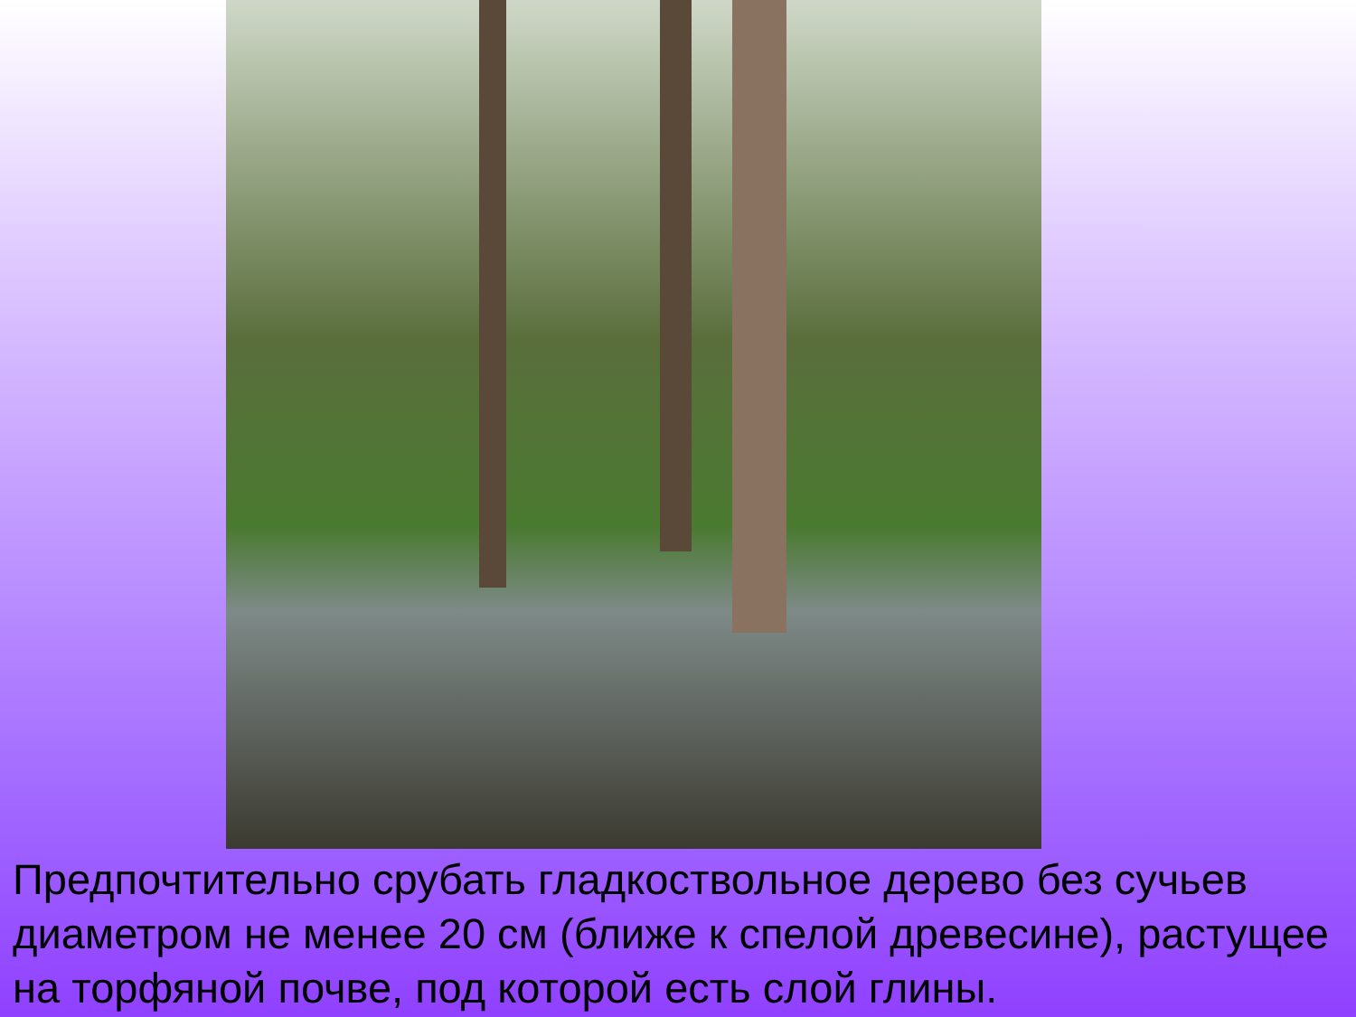Предпочтительно срубать гладкоствольное дерево без сучьев диаметром не менее 20 см (ближе к спелой древесине), растущее на торфяной почве, под которой есть слой глины.